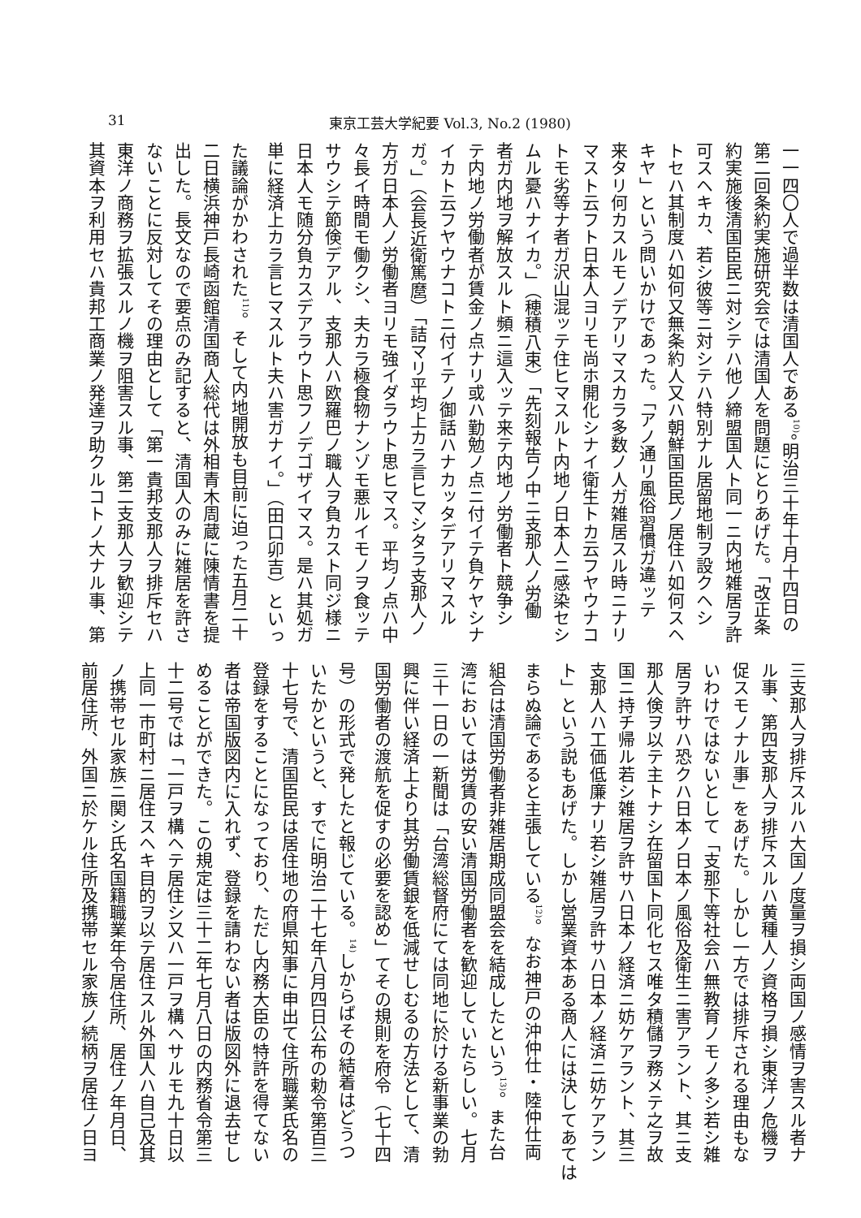31 東京工芸大学紀要 Vol.3, No.2 (1980)
一一四〇人で過半数は清国人である<sup>10)</sup>。明治三十年十月十四日の
第二回条約実施研究会では清国人を問題にとりあげた。「改正条
約実施後清国臣民ニ対シテハ他ノ締盟国人ト同一ニ内地雑居ヲ許
可スヘキカ、若シ彼等ニ対シテハ特別ナル居留地制ヲ設クヘシ
トセハ其制度ハ如何又無条約人又ハ朝鮮国臣民ノ居住ハ如何スヘ
キヤ」という問いかけであった。「アノ通リ風俗習慣ガ違ッテ
来タリ何カスルモノデアリマスカラ多数ノ人ガ雑居スル時ニナリ
マスト云フト日本人ヨリモ尚ホ開化シナイ衛生トカ云フヤウナコ
トモ劣等ナ者ガ沢山混ッテ住ヒマスルト内地ノ日本人ニ感染セシ
ムル憂ハナイカ。」（穂積八束）「先刻報告ノ中ニ支那人ノ労働
者ガ内地ヲ解放スルト頻ニ這入ッテ来テ内地ノ労働者ト競争シ
テ内地ノ労働者が賃金ノ点ナリ或ハ勤勉ノ点ニ付イテ負ケヤシナ
イカト云フヤウナコトニ付イテノ御話ハナカッタデアリマスル
ガ。」（会長近衛篤麿）「詰マリ平均上カラ言ヒマシタラ支那人ノ
方ガ日本人ノ労働者ヨリモ強イダラウト思ヒマス。平均ノ点ハ中
々長イ時間モ働クシ、夫カラ極食物ナンゾモ悪ルイモノヲ食ッテ
サウシテ節倹デアル、支那人ハ欧羅巴ノ職人ヲ負カスト同ジ様ニ
日本人モ随分負カスデアラウト思フノデゴザイマス。是ハ其処ガ
単に経済上カラ言ヒマスルト夫ハ害ガナイ。」（田口卯吉）といっ
た議論がかわされた<sup>11)</sup>。そして内地開放も目前に迫った五月二十
二日横浜神戸長崎函館清国商人総代は外相青木周蔵に陳情書を提
出した。長文なので要点のみ記すると、清国人のみに雑居を許さ
ないことに反対してその理由として「第一貴邦支那人ヲ排斥セハ
東洋ノ商務ヲ拡張スルノ機ヲ阻害スル事、第二支那人ヲ歓迎シテ
其資本ヲ利用セハ貴邦工商業ノ発達ヲ助クルコトノ大ナル事、第
三支那人ヲ排斥スルハ大国ノ度量ヲ損シ両国ノ感情ヲ害スル者ナ
ル事、第四支那人ヲ排斥スルハ黄種人ノ資格ヲ損シ東洋ノ危機ヲ
促スモノナル事」をあげた。しかし一方では排斥される理由もな
いわけではないとして「支那下等社会ハ無教育ノモノ多シ若シ雑
居ヲ許サハ恐クハ日本ノ日本ノ風俗及衛生ニ害アラント、其ニ支
那人倹ヲ以テ主トナシ在留国ト同化セス唯タ積儲ヲ務メテ之ヲ故
国ニ持チ帰ル若シ雑居ヲ許サハ日本ノ経済ニ妨ケアラント、其三
支那人ハ工価低廉ナリ若シ雑居ヲ許サハ日本ノ経済ニ妨ケアラン
ト」という説もあげた。しかし営業資本ある商人には決してあては
まらぬ論であると主張している<sup>12)</sup>。なお神戸の沖仲仕・陸仲仕両
組合は清国労働者非雑居期成同盟会を結成したという<sup>13)</sup>。また台
湾においては労賃の安い清国労働者を歓迎していたらしい。七月
三十一日の一新聞は「台湾総督府にては同地に於ける新事業の勃
興に伴い経済上より其労働賃銀を低減せしむるの方法として、清
国労働者の渡航を促すの必要を認め」てその規則を府令（七十四
号）の形式で発したと報じている。<sup>14)</sup>しからばその結着はどうつ
いたかというと、すでに明治二十七年八月四日公布の勅令第百三
十七号で、清国臣民は居住地の府県知事に申出て住所職業氏名の
登録をすることになっており、ただし内務大臣の特許を得てない
者は帝国版図内に入れず、登録を請わない者は版図外に退去せし
めることができた。この規定は三十二年七月八日の内務省令第三
十二号では「一戸ヲ構ヘテ居住シ又ハ一戸ヲ構ヘサルモ九十日以
上同一市町村ニ居住スヘキ目的ヲ以テ居住スル外国人ハ自己及其
ノ携帯セル家族ニ関シ氏名国籍職業年令居住所、居住ノ年月日、
前居住所、外国ニ於ケル住所及携帯セル家族ノ続柄ヲ居住ノ日ヨ